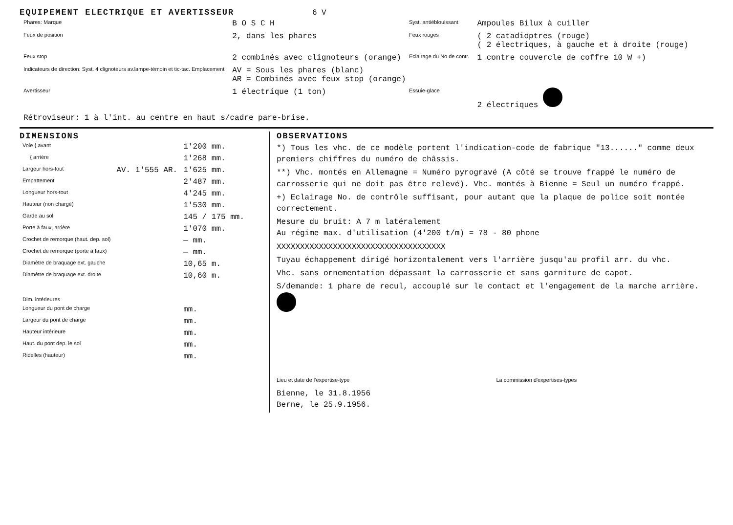EQUIPEMENT ELECTRIQUE ET AVERTISSEUR 6 V
| Phares: Marque | B O S C H | Syst. antiéblouissant | Ampoules Bilux à cuiller |
| Feux de position | 2, dans les phares | Feux rouges | ( 2 catadioptres (rouge) ( 2 électriques, à gauche et à droite (rouge) |
| Feux stop | 2 combinés avec clignoteurs (orange) | Eclairage du No de contr. | 1 contre couvercle de coffre 10 W +) |
| Indicateurs de direction: Syst. 4 clignoteurs av.lampe-témoin et tic-tac. Emplacement | AV = Sous les phares (blanc) AR = Combinés avec feux stop (orange) | | |
| Avertisseur | 1 électrique (1 ton) | Essuie-glace | 2 électriques |
| Rétroviseur: 1 à l'int. au centre en haut s/cadre pare-brise. | | | |
DIMENSIONS
| Voie { avant | | 1'200 mm. |
| { arrière | | 1'268 mm. |
| Largeur hors-tout | AV. 1'555 AR. | 1'625 mm. |
| Empattement | | 2'487 mm. |
| Longueur hors-tout | | 4'245 mm. |
| Hauteur (non chargé) | | 1'530 mm. |
| Garde au sol | | 145 / 175 mm. |
| Porte à faux, arrière | | 1'070 mm. |
| Crochet de remorque (haut. dep. sol) | | — mm. |
| Crochet de remorque (porte à faux) | | — mm. |
| Diamètre de braquage ext. gauche | | 10,65 m. |
| Diamètre de braquage ext. droite | | 10,60 m. |
| Dim. intérieures | | |
| Longueur du pont de charge | | mm. |
| Largeur du pont de charge | | mm. |
| Hauteur intérieure | | mm. |
| Haut. du pont dep. le sol | | mm. |
| Ridelles (hauteur) | | mm. |
OBSERVATIONS
*) Tous les vhc. de ce modèle portent l'indication-code de fabrique "13......" comme deux premiers chiffres du numéro de châssis.
**) Vhc. montés en Allemagne = Numéro pyrogravé (A côté se trouve frappé le numéro de carrosserie qui ne doit pas être relevé). Vhc. montés à Bienne = Seul un numéro frappé.
+) Eclairage No. de contrôle suffisant, pour autant que la plaque de police soit montée correctement.
Mesure du bruit: A 7 m latéralement
Au régime max. d'utilisation (4'200 t/m) = 78 - 80 phone
XXXXXXXXXXXXXXXXXXXXXXXXXXXXXXXXXXXX
Tuyau échappement dirigé horizontalement vers l'arrière jusqu'au profil arr. du vhc.
Vhc. sans ornementation dépassant la carrosserie et sans garniture de capot.
S/demande: 1 phare de recul, accouplé sur le contact et l'engagement de la marche arrière.
Lieu et date de l'expertise-type La commission d'expertises-types
Bienne, le 31.8.1956
Berne, le 25.9.1956.